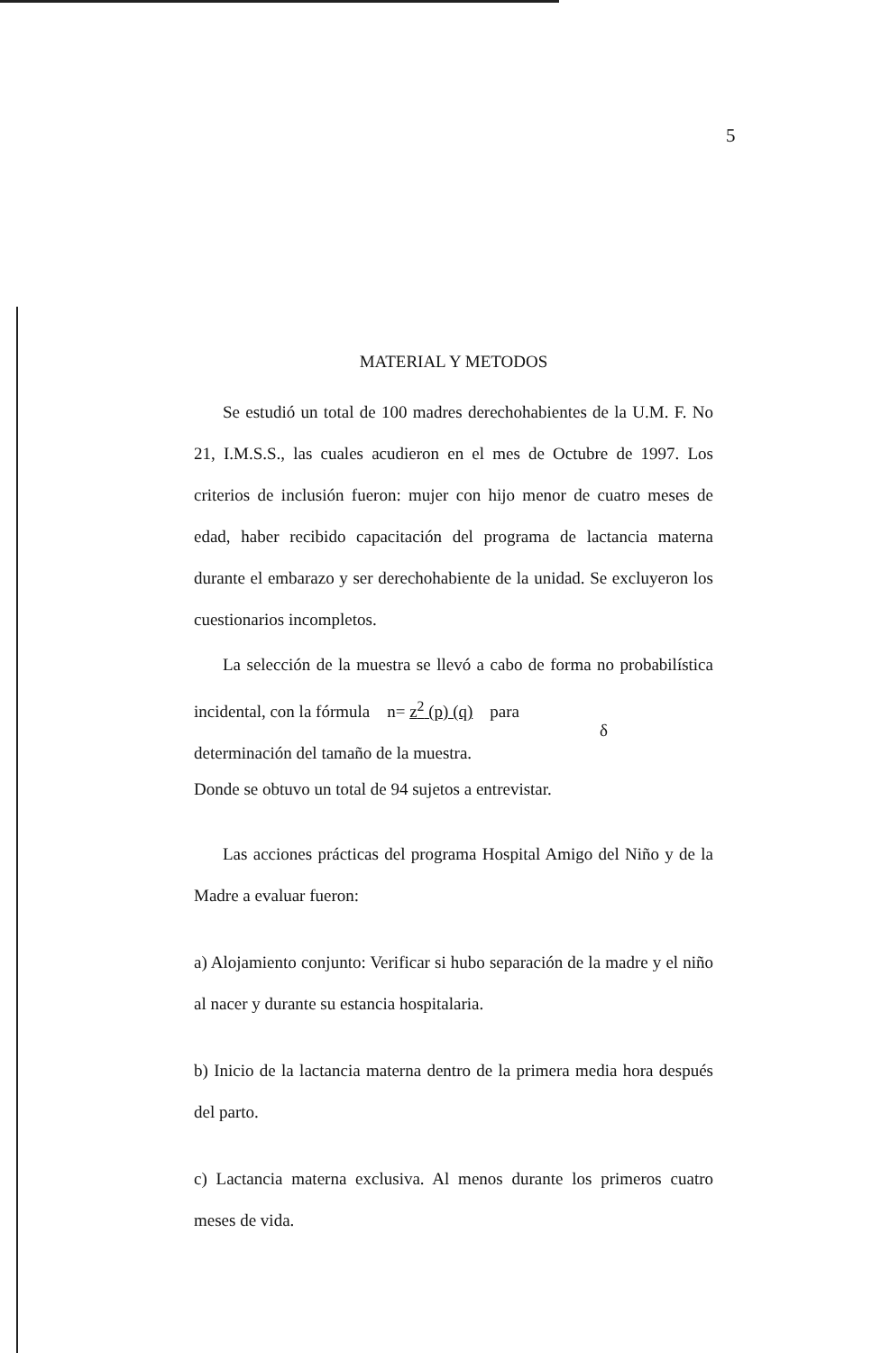5
MATERIAL Y METODOS
Se estudió un total de 100 madres derechohabientes de la U.M. F. No 21, I.M.S.S., las cuales acudieron en el mes de Octubre de 1997. Los criterios de inclusión fueron: mujer con hijo menor de cuatro meses de edad, haber recibido capacitación del programa de lactancia materna durante el embarazo y ser derechohabiente de la unidad. Se excluyeron los cuestionarios incompletos.
La selección de la muestra se llevó a cabo de forma no probabilística incidental, con la fórmula n= z<sup>2</sup> (p) (q) para
δ
determinación del tamaño de la muestra.
Donde se obtuvo un total de 94 sujetos a entrevistar.
Las acciones prácticas del programa Hospital Amigo del Niño y de la Madre a evaluar fueron:
a) Alojamiento conjunto: Verificar si hubo separación de la madre y el niño al nacer y durante su estancia hospitalaria.
b) Inicio de la lactancia materna dentro de la primera media hora después del parto.
c) Lactancia materna exclusiva. Al menos durante los primeros cuatro meses de vida.